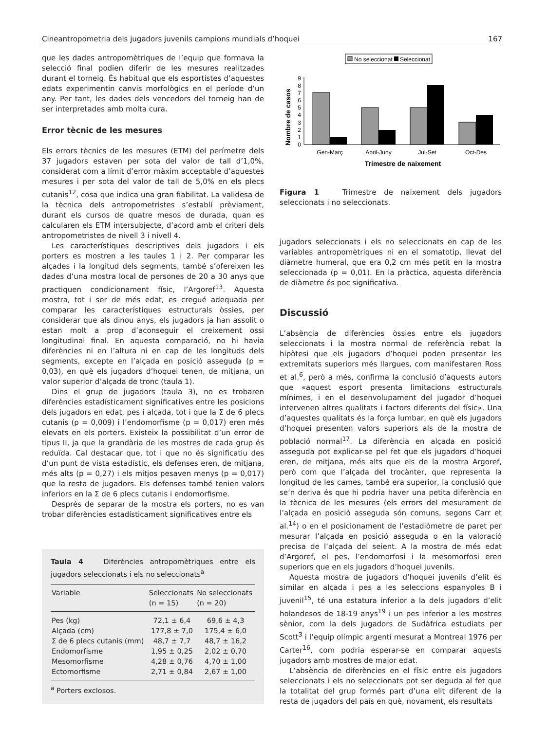Cineantropometria dels jugadors juvenils campions mundials d’hoquei 167
que les dades antropomètriques de l’equip que formava la selecció final podien diferir de les mesures realitzades durant el torneig. És habitual que els esportistes d’aquestes edats experimentin canvis morfològics en el període d’un any. Per tant, les dades dels vencedors del torneig han de ser interpretades amb molta cura.
Error tècnic de les mesures
Els errors tècnics de les mesures (ETM) del perímetre dels 37 jugadors estaven per sota del valor de tall d’1,0%, considerat com a límit d’error màxim acceptable d’aquestes mesures i per sota del valor de tall de 5,0% en els plecs cutanis<sup>12</sup>, cosa que indica una gran fiabilitat. La validesa de la tècnica dels antropometristes s’establí prèviament, durant els cursos de quatre mesos de durada, quan es calcularen els ETM intersubjecte, d’acord amb el criteri dels antropometristes de nivell 3 i nivell 4.
Les característiques descriptives dels jugadors i els porters es mostren a les taules 1 i 2. Per comparar les alçades i la longitud dels segments, també s’ofereixen les dades d’una mostra local de persones de 20 a 30 anys que practiquen condicionament físic, l’Argoref<sup>13</sup>. Aquesta mostra, tot i ser de més edat, es cregué adequada per comparar les característiques estructurals òssies, per considerar que als dinou anys, els jugadors ja han assolit o estan molt a prop d’aconseguir el creixement ossi longitudinal final. En aquesta comparació, no hi havia diferències ni en l’altura ni en cap de les longituds dels segments, excepte en l’alçada en posició asseguda (p = 0,03), en què els jugadors d’hoquei tenen, de mitjana, un valor superior d’alçada de tronc (taula 1).
Dins el grup de jugadors (taula 3), no es trobaren diferències estadísticament significatives entre les posicions dels jugadors en edat, pes i alçada, tot i que la Σ de 6 plecs cutanis (p = 0,009) i l’endomorfisme (p = 0,017) eren més elevats en els porters. Existeix la possibilitat d’un error de tipus II, ja que la grandària de les mostres de cada grup és reduïda. Cal destacar que, tot i que no és significatiu des d’un punt de vista estadístic, els defenses eren, de mitjana, més alts (p = 0,27) i els mitjos pesaven menys (p = 0,017) que la resta de jugadors. Els defenses també tenien valors inferiors en la Σ de 6 plecs cutanis i endomorfisme.
Després de separar de la mostra els porters, no es van trobar diferències estadísticament significatives entre els
Taula 4 Diferències antropomètriques entre els jugadors seleccionats i els no seleccionats<sup>a</sup>
| Variable | Seleccionats (n = 15) | No seleccionats (n = 20) |
| --- | --- | --- |
| Pes (kg) | 72,1 ± 6,4 | 69,6 ± 4,3 |
| Alçada (cm) | 177,8 ± 7,0 | 175,4 ± 6,0 |
| Σ de 6 plecs cutanis (mm) | 48,7 ± 7,7 | 48,7 ± 16,2 |
| Endomorfisme | 1,95 ± 0,25 | 2,02 ± 0,70 |
| Mesomorfisme | 4,28 ± 0,76 | 4,70 ± 1,00 |
| Ectomorfisme | 2,71 ± 0,84 | 2,67 ± 1,00 |
<sup>a</sup> Porters exclosos.
No seleccionat
Seleccionat
Nombre de casos
0
1
2
3
4
5
6
7
8
9
Gen-Març
Abril-Juny
Jul-Set
Oct-Des
Trimestre de naixement
Figura 1 Trimestre de naixement dels jugadors seleccionats i no seleccionats.
jugadors seleccionats i els no seleccionats en cap de les variables antropomètriques ni en el somatotip, llevat del diàmetre humeral, que era 0,2 cm més petit en la mostra seleccionada (p = 0,01). En la pràctica, aquesta diferència de diàmetre és poc significativa.
Discussió
L’absència de diferències òssies entre els jugadors seleccionats i la mostra normal de referència rebat la hipòtesi que els jugadors d’hoquei poden presentar les extremitats superiors més llargues, com manifestaren Ross et al.<sup>6</sup>, però a més, confirma la conclusió d’aquests autors que «aquest esport presenta limitacions estructurals mínimes, i en el desenvolupament del jugador d’hoquei intervenen altres qualitats i factors diferents del físic». Una d’aquestes qualitats és la força lumbar, en què els jugadors d’hoquei presenten valors superiors als de la mostra de població normal<sup>17</sup>. La diferència en alçada en posició asseguda pot explicar-se pel fet que els jugadors d’hoquei eren, de mitjana, més alts que els de la mostra Argoref, però com que l’alçada del trocànter, que representa la longitud de les cames, també era superior, la conclusió que se’n deriva és que hi podria haver una petita diferència en la tècnica de les mesures (els errors del mesurament de l’alçada en posició asseguda són comuns, segons Carr et al.<sup>14</sup>) o en el posicionament de l’estadiòmetre de paret per mesurar l’alçada en posició asseguda o en la valoració precisa de l’alçada del seient. A la mostra de més edat d’Argoref, el pes, l’endomorfosi i la mesomorfosi eren superiors que en els jugadors d’hoquei juvenils.
Aquesta mostra de jugadors d’hoquei juvenils d’elit és similar en alçada i pes a les seleccions espanyoles B i juvenil<sup>15</sup>, té una estatura inferior a la dels jugadors d’elit holandesos de 18-19 anys<sup>19</sup> i un pes inferior a les mostres sènior, com la dels jugadors de Sudàfrica estudiats per Scott<sup>3</sup> i l’equip olímpic argentí mesurat a Montreal 1976 per Carter<sup>16</sup>, com podria esperar-se en comparar aquests jugadors amb mostres de major edat.
L’absència de diferències en el físic entre els jugadors seleccionats i els no seleccionats pot ser deguda al fet que la totalitat del grup formés part d’una elit diferent de la resta de jugadors del país en què, novament, els resultats